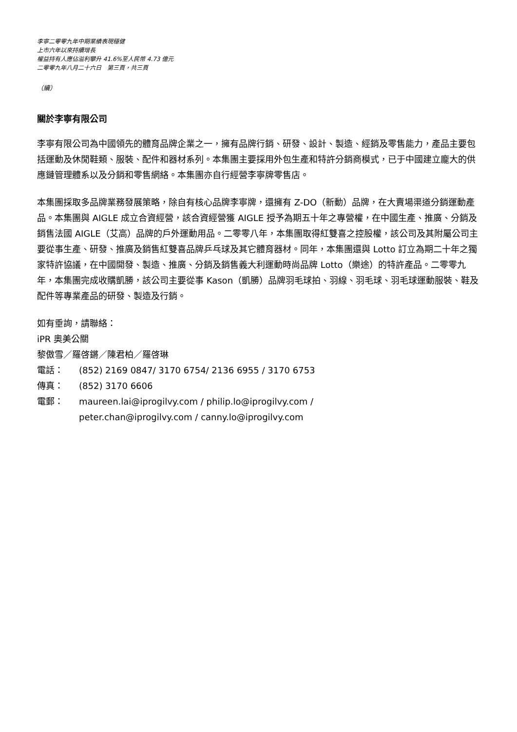李寧二零零九年中期業績表現穩健
上市六年以來持續增長
權益持有人應佔溢利攀升 41.6%至人民幣 4.73 億元
二零零九年八月二十六日　第三頁，共三頁
（續）
關於李寧有限公司
李寧有限公司為中國領先的體育品牌企業之一，擁有品牌行銷、研發、設計、製造、經銷及零售能力，產品主要包括運動及休閒鞋類、服裝、配件和器材系列。本集團主要採用外包生產和特許分銷商模式，已于中國建立龐大的供應鏈管理體系以及分銷和零售網絡。本集團亦自行經營李寧牌零售店。
本集團採取多品牌業務發展策略，除自有核心品牌李寧牌，還擁有 Z-DO（新動）品牌，在大賣場渠道分銷運動產品。本集團與 AIGLE 成立合資經營，該合資經營獲 AIGLE 授予為期五十年之專營權，在中國生產、推廣、分銷及銷售法國 AIGLE（艾高）品牌的戶外運動用品。二零零八年，本集團取得紅雙喜之控股權，該公司及其附屬公司主要從事生產、研發、推廣及銷售紅雙喜品牌乒乓球及其它體育器材。同年，本集團還與 Lotto 訂立為期二十年之獨家特許協議，在中國開發、製造、推廣、分銷及銷售義大利運動時尚品牌 Lotto（樂途）的特許產品。二零零九年，本集團完成收購凱勝，該公司主要從事 Kason（凱勝）品牌羽毛球拍、羽線、羽毛球、羽毛球運動服裝、鞋及配件等專業產品的研發、製造及行銷。
如有垂詢，請聯絡：
iPR 奧美公關
黎傲雪／羅啓鏘／陳君柏／羅啓琳
電話： (852) 2169 0847/ 3170 6754/ 2136 6955 / 3170 6753
傳真： (852) 3170 6606
電郵： maureen.lai@iprogilvy.com / philip.lo@iprogilvy.com /
peter.chan@iprogilvy.com / canny.lo@iprogilvy.com